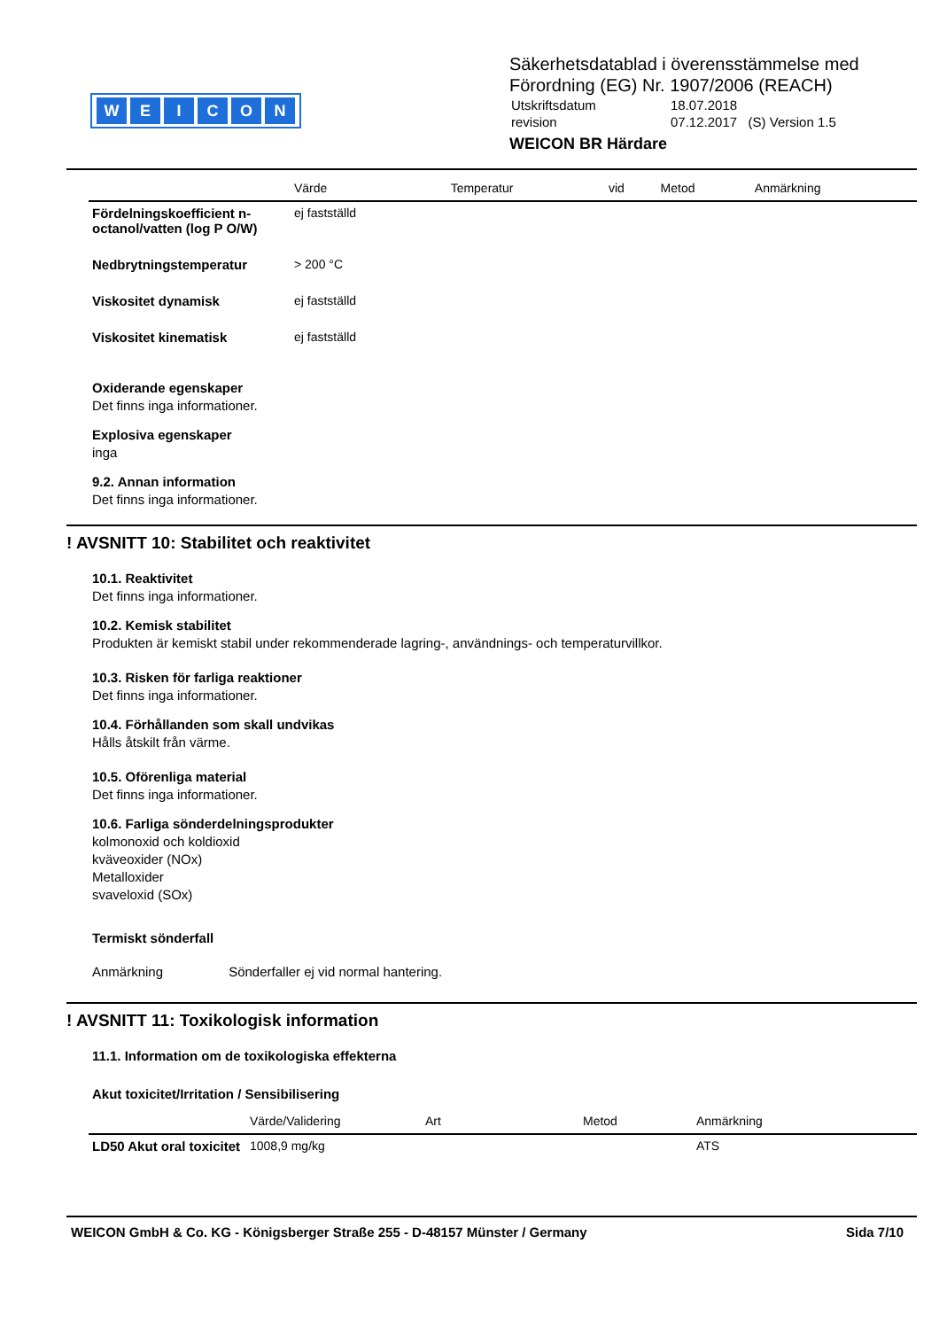WEICON
Säkerhetsdatablad i överensstämmelse med
Förordning (EG) Nr. 1907/2006 (REACH)
| Utskriftsdatum | 18.07.2018 |
| revision | 07.12.2017 (S) Version 1.5 |
WEICON BR Härdare
| | Värde | Temperatur | vid | Metod | Anmärkning |
| --- | --- | --- | --- | --- | --- |
| Fördelningskoefficient n-octanol/vatten (log P O/W) | ej fastställd | | | | |
| Nedbrytningstemperatur | > 200 °C | | | | |
| Viskositet dynamisk | ej fastställd | | | | |
| Viskositet kinematisk | ej fastställd | | | | |
Oxiderande egenskaper
Det finns inga informationer.
Explosiva egenskaper
inga
9.2. Annan information
Det finns inga informationer.
! AVSNITT 10: Stabilitet och reaktivitet
10.1. Reaktivitet
Det finns inga informationer.
10.2. Kemisk stabilitet
Produkten är kemiskt stabil under rekommenderade lagring-, användnings- och temperaturvillkor.
10.3. Risken för farliga reaktioner
Det finns inga informationer.
10.4. Förhållanden som skall undvikas
Hålls åtskilt från värme.
10.5. Oförenliga material
Det finns inga informationer.
10.6. Farliga sönderdelningsprodukter
kolmonoxid och koldioxid
kväveoxider (NOx)
Metalloxider
svaveloxid (SOx)
Termiskt sönderfall
Anmärkning Sönderfaller ej vid normal hantering.
! AVSNITT 11: Toxikologisk information
11.1. Information om de toxikologiska effekterna
Akut toxicitet/Irritation / Sensibilisering
| | Värde/Validering | Art | Metod | Anmärkning |
| --- | --- | --- | --- | --- |
| LD50 Akut oral toxicitet | 1008,9 mg/kg | | | ATS |
WEICON GmbH & Co. KG - Königsberger Straße 255 - D-48157 Münster / Germany Sida 7/10